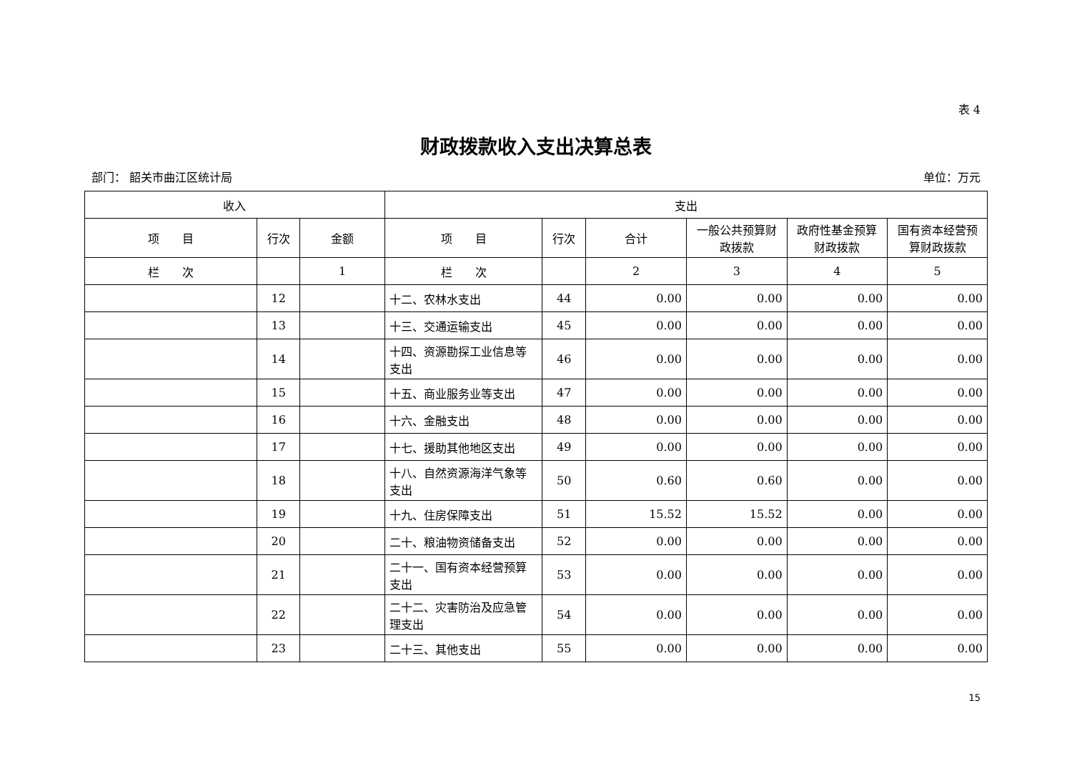表 4
财政拨款收入支出决算总表
部门： 韶关市曲江区统计局 单位：万元
| 收入 | | | 支出 | | | | | |
| --- | --- | --- | --- | --- | --- | --- | --- | --- |
| 项 目 | 行次 | 金额 | 项 目 | 行次 | 合计 | 一般公共预算财政拨款 | 政府性基金预算财政拨款 | 国有资本经营预算财政拨款 |
| 栏 次 | | 1 | 栏 次 | | 2 | 3 | 4 | 5 |
| | 12 | | 十二、农林水支出 | 44 | 0.00 | 0.00 | 0.00 | 0.00 |
| | 13 | | 十三、交通运输支出 | 45 | 0.00 | 0.00 | 0.00 | 0.00 |
| | 14 | | 十四、资源勘探工业信息等支出 | 46 | 0.00 | 0.00 | 0.00 | 0.00 |
| | 15 | | 十五、商业服务业等支出 | 47 | 0.00 | 0.00 | 0.00 | 0.00 |
| | 16 | | 十六、金融支出 | 48 | 0.00 | 0.00 | 0.00 | 0.00 |
| | 17 | | 十七、援助其他地区支出 | 49 | 0.00 | 0.00 | 0.00 | 0.00 |
| | 18 | | 十八、自然资源海洋气象等支出 | 50 | 0.60 | 0.60 | 0.00 | 0.00 |
| | 19 | | 十九、住房保障支出 | 51 | 15.52 | 15.52 | 0.00 | 0.00 |
| | 20 | | 二十、粮油物资储备支出 | 52 | 0.00 | 0.00 | 0.00 | 0.00 |
| | 21 | | 二十一、国有资本经营预算支出 | 53 | 0.00 | 0.00 | 0.00 | 0.00 |
| | 22 | | 二十二、灾害防治及应急管理支出 | 54 | 0.00 | 0.00 | 0.00 | 0.00 |
| | 23 | | 二十三、其他支出 | 55 | 0.00 | 0.00 | 0.00 | 0.00 |
15